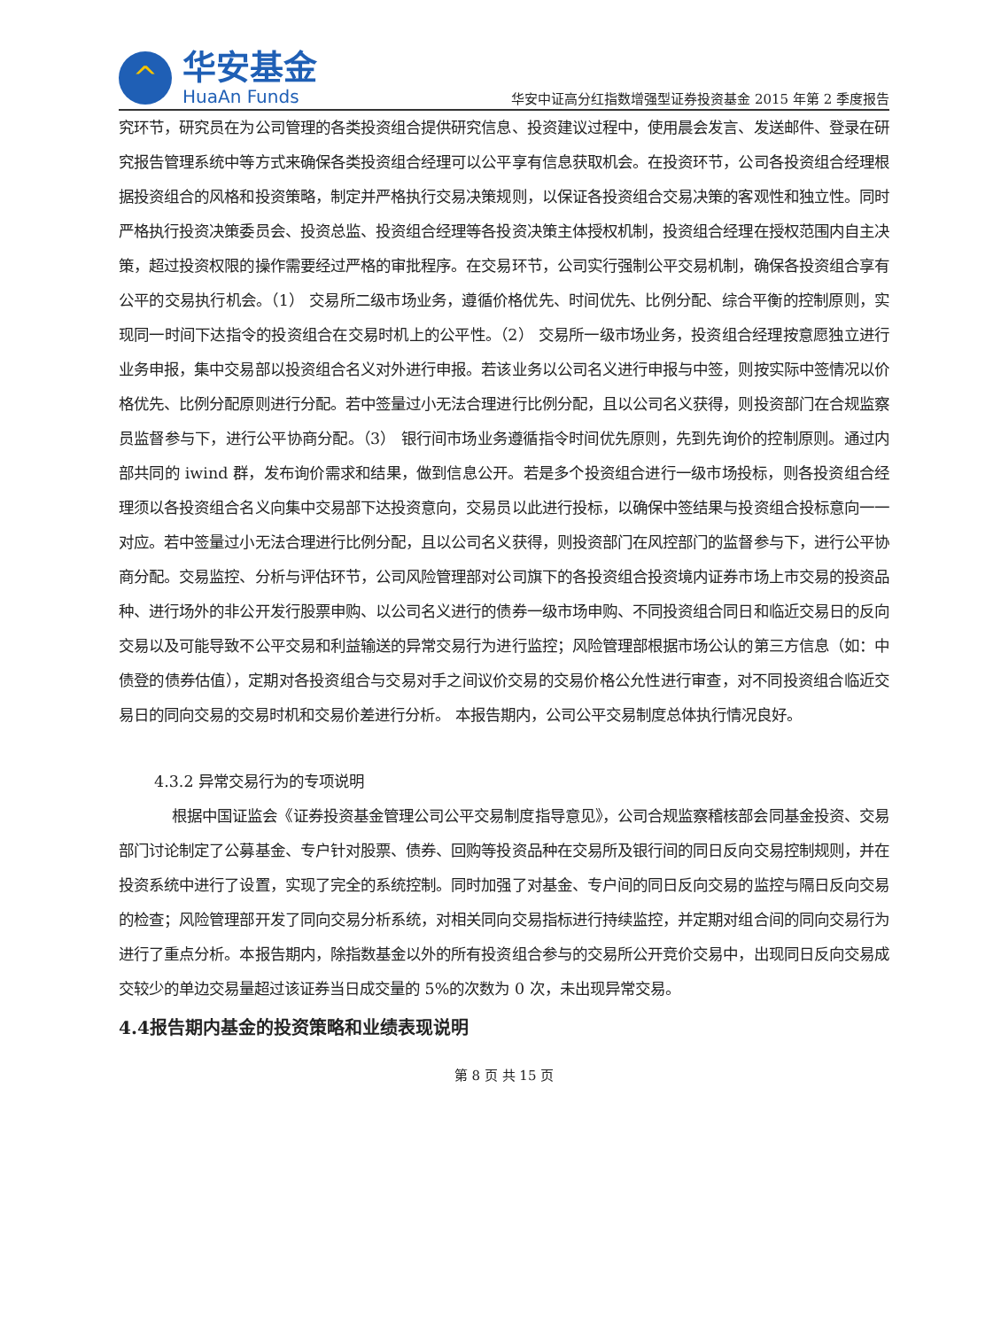^
华安基金
HuaAn Funds
华安中证高分红指数增强型证券投资基金 2015 年第 2 季度报告
究环节，研究员在为公司管理的各类投资组合提供研究信息、投资建议过程中，使用晨会发言、发送邮件、登录在研究报告管理系统中等方式来确保各类投资组合经理可以公平享有信息获取机会。在投资环节，公司各投资组合经理根据投资组合的风格和投资策略，制定并严格执行交易决策规则，以保证各投资组合交易决策的客观性和独立性。同时严格执行投资决策委员会、投资总监、投资组合经理等各投资决策主体授权机制，投资组合经理在授权范围内自主决策，超过投资权限的操作需要经过严格的审批程序。在交易环节，公司实行强制公平交易机制，确保各投资组合享有公平的交易执行机会。（1） 交易所二级市场业务，遵循价格优先、时间优先、比例分配、综合平衡的控制原则，实现同一时间下达指令的投资组合在交易时机上的公平性。（2） 交易所一级市场业务，投资组合经理按意愿独立进行业务申报，集中交易部以投资组合名义对外进行申报。若该业务以公司名义进行申报与中签，则按实际中签情况以价格优先、比例分配原则进行分配。若中签量过小无法合理进行比例分配，且以公司名义获得，则投资部门在合规监察员监督参与下，进行公平协商分配。（3） 银行间市场业务遵循指令时间优先原则，先到先询价的控制原则。通过内部共同的 iwind 群，发布询价需求和结果，做到信息公开。若是多个投资组合进行一级市场投标，则各投资组合经理须以各投资组合名义向集中交易部下达投资意向，交易员以此进行投标，以确保中签结果与投资组合投标意向一一对应。若中签量过小无法合理进行比例分配，且以公司名义获得，则投资部门在风控部门的监督参与下，进行公平协商分配。交易监控、分析与评估环节，公司风险管理部对公司旗下的各投资组合投资境内证券市场上市交易的投资品种、进行场外的非公开发行股票申购、以公司名义进行的债券一级市场申购、不同投资组合同日和临近交易日的反向交易以及可能导致不公平交易和利益输送的异常交易行为进行监控；风险管理部根据市场公认的第三方信息（如：中债登的债券估值），定期对各投资组合与交易对手之间议价交易的交易价格公允性进行审查，对不同投资组合临近交易日的同向交易的交易时机和交易价差进行分析。 本报告期内，公司公平交易制度总体执行情况良好。
4.3.2 异常交易行为的专项说明
根据中国证监会《证券投资基金管理公司公平交易制度指导意见》，公司合规监察稽核部会同基金投资、交易部门讨论制定了公募基金、专户针对股票、债券、回购等投资品种在交易所及银行间的同日反向交易控制规则，并在投资系统中进行了设置，实现了完全的系统控制。同时加强了对基金、专户间的同日反向交易的监控与隔日反向交易的检查；风险管理部开发了同向交易分析系统，对相关同向交易指标进行持续监控，并定期对组合间的同向交易行为进行了重点分析。本报告期内，除指数基金以外的所有投资组合参与的交易所公开竞价交易中，出现同日反向交易成交较少的单边交易量超过该证券当日成交量的 5%的次数为 0 次，未出现异常交易。
4.4报告期内基金的投资策略和业绩表现说明
第 8 页 共 15 页